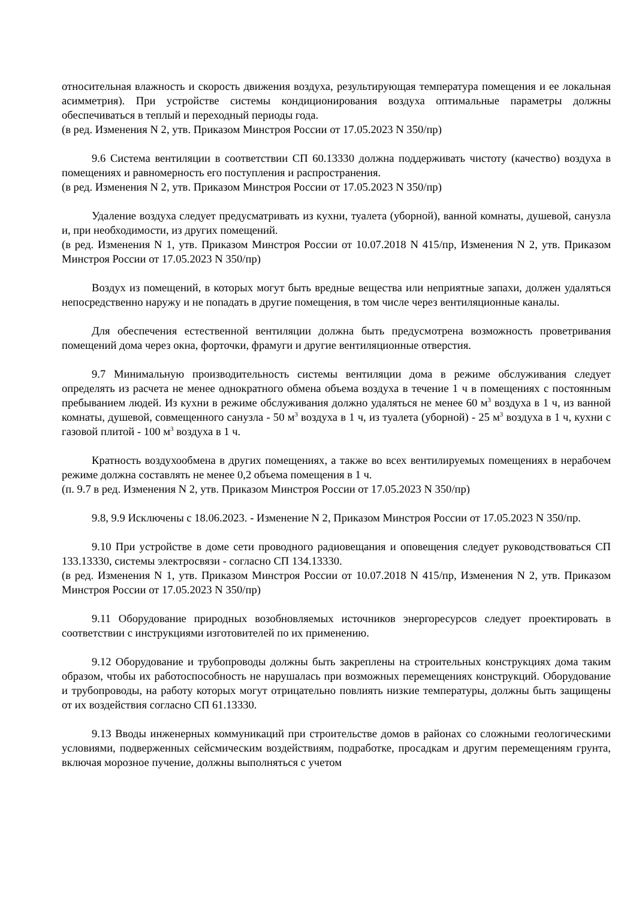относительная влажность и скорость движения воздуха, результирующая температура помещения и ее локальная асимметрия). При устройстве системы кондиционирования воздуха оптимальные параметры должны обеспечиваться в теплый и переходный периоды года.
(в ред. Изменения N 2, утв. Приказом Минстроя России от 17.05.2023 N 350/пр)
9.6 Система вентиляции в соответствии СП 60.13330 должна поддерживать чистоту (качество) воздуха в помещениях и равномерность его поступления и распространения.
(в ред. Изменения N 2, утв. Приказом Минстроя России от 17.05.2023 N 350/пр)
Удаление воздуха следует предусматривать из кухни, туалета (уборной), ванной комнаты, душевой, санузла и, при необходимости, из других помещений.
(в ред. Изменения N 1, утв. Приказом Минстроя России от 10.07.2018 N 415/пр, Изменения N 2, утв. Приказом Минстроя России от 17.05.2023 N 350/пр)
Воздух из помещений, в которых могут быть вредные вещества или неприятные запахи, должен удаляться непосредственно наружу и не попадать в другие помещения, в том числе через вентиляционные каналы.
Для обеспечения естественной вентиляции должна быть предусмотрена возможность проветривания помещений дома через окна, форточки, фрамуги и другие вентиляционные отверстия.
9.7 Минимальную производительность системы вентиляции дома в режиме обслуживания следует определять из расчета не менее однократного обмена объема воздуха в течение 1 ч в помещениях с постоянным пребыванием людей. Из кухни в режиме обслуживания должно удаляться не менее 60 м<sup>3</sup> воздуха в 1 ч, из ванной комнаты, душевой, совмещенного санузла - 50 м<sup>3</sup> воздуха в 1 ч, из туалета (уборной) - 25 м<sup>3</sup> воздуха в 1 ч, кухни с газовой плитой - 100 м<sup>3</sup> воздуха в 1 ч.
Кратность воздухообмена в других помещениях, а также во всех вентилируемых помещениях в нерабочем режиме должна составлять не менее 0,2 объема помещения в 1 ч.
(п. 9.7 в ред. Изменения N 2, утв. Приказом Минстроя России от 17.05.2023 N 350/пр)
9.8, 9.9 Исключены с 18.06.2023. - Изменение N 2, Приказом Минстроя России от 17.05.2023 N 350/пр.
9.10 При устройстве в доме сети проводного радиовещания и оповещения следует руководствоваться СП 133.13330, системы электросвязи - согласно СП 134.13330.
(в ред. Изменения N 1, утв. Приказом Минстроя России от 10.07.2018 N 415/пр, Изменения N 2, утв. Приказом Минстроя России от 17.05.2023 N 350/пр)
9.11 Оборудование природных возобновляемых источников энергоресурсов следует проектировать в соответствии с инструкциями изготовителей по их применению.
9.12 Оборудование и трубопроводы должны быть закреплены на строительных конструкциях дома таким образом, чтобы их работоспособность не нарушалась при возможных перемещениях конструкций. Оборудование и трубопроводы, на работу которых могут отрицательно повлиять низкие температуры, должны быть защищены от их воздействия согласно СП 61.13330.
9.13 Вводы инженерных коммуникаций при строительстве домов в районах со сложными геологическими условиями, подверженных сейсмическим воздействиям, подработке, просадкам и другим перемещениям грунта, включая морозное пучение, должны выполняться с учетом